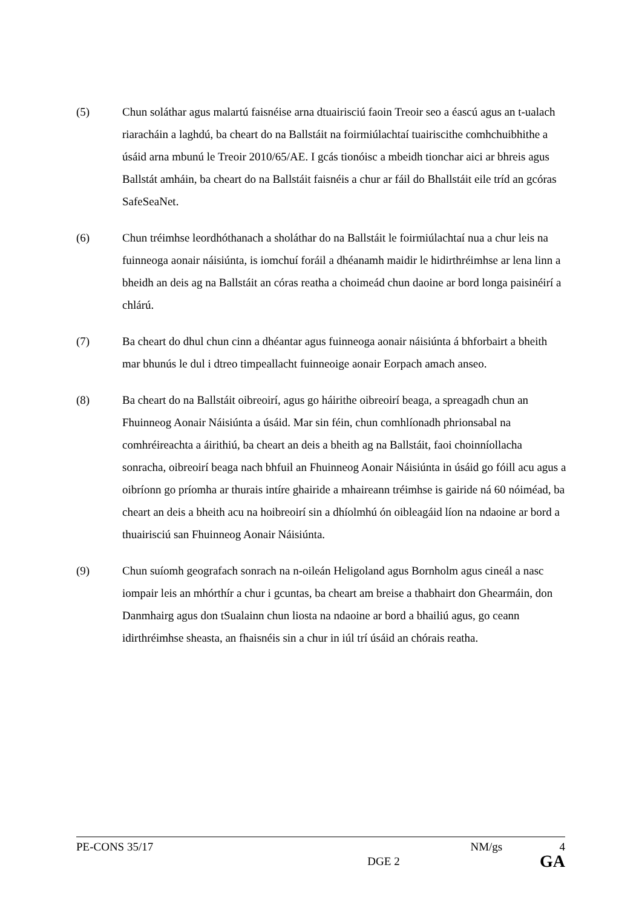(5) Chun soláthar agus malartú faisnéise arna dtuairisciú faoin Treoir seo a éascú agus an t-ualach riaracháin a laghdú, ba cheart do na Ballstáit na foirmiúlachtaí tuairiscithe comhchuibhithe a úsáid arna mbunú le Treoir 2010/65/AE. I gcás tionóisc a mbeidh tionchar aici ar bhreis agus Ballstát amháin, ba cheart do na Ballstáit faisnéis a chur ar fáil do Bhallstáit eile tríd an gcóras SafeSeaNet.
(6) Chun tréimhse leordhóthanach a sholáthar do na Ballstáit le foirmiúlachtaí nua a chur leis na fuinneoga aonair náisiúnta, is iomchuí foráil a dhéanamh maidir le hidirthréimhse ar lena linn a bheidh an deis ag na Ballstáit an córas reatha a choimeád chun daoine ar bord longa paisinéirí a chlárú.
(7) Ba cheart do dhul chun cinn a dhéantar agus fuinneoga aonair náisiúnta á bhforbairt a bheith mar bhunús le dul i dtreo timpeallacht fuinneoige aonair Eorpach amach anseo.
(8) Ba cheart do na Ballstáit oibreoirí, agus go háirithe oibreoirí beaga, a spreagadh chun an Fhuinneog Aonair Náisiúnta a úsáid. Mar sin féin, chun comhlíonadh phrionsabal na comhréireachta a áirithiú, ba cheart an deis a bheith ag na Ballstáit, faoi choinníollacha sonracha, oibreoirí beaga nach bhfuil an Fhuinneog Aonair Náisiúnta in úsáid go fóill acu agus a oibríonn go príomha ar thurais intíre ghairide a mhaireann tréimhse is gairide ná 60 nóiméad, ba cheart an deis a bheith acu na hoibreoirí sin a dhíolmhú ón oibleagáid líon na ndaoine ar bord a thuairisciú san Fhuinneog Aonair Náisiúnta.
(9) Chun suíomh geografach sonrach na n-oileán Heligoland agus Bornholm agus cineál a nasc iompair leis an mhórthír a chur i gcuntas, ba cheart am breise a thabhairt don Ghearmáin, don Danmhairg agus don tSualainn chun liosta na ndaoine ar bord a bhailiú agus, go ceann idirthréimhse sheasta, an fhaisnéis sin a chur in iúl trí úsáid an chórais reatha.
PE-CONS 35/17 NM/gs 4
DGE 2 GA